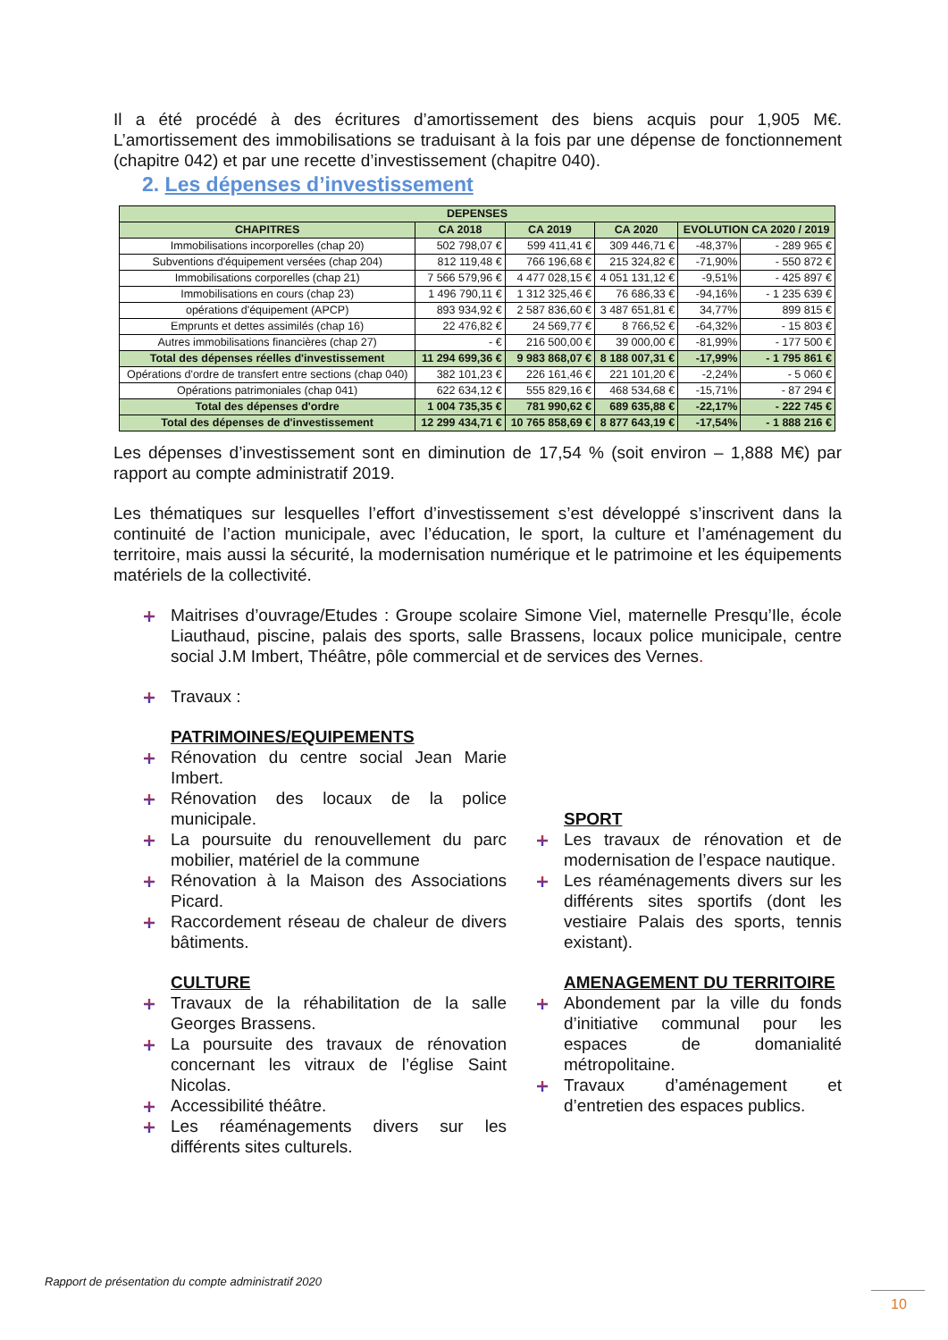Il a été procédé à des écritures d’amortissement des biens acquis pour 1,905 M€. L’amortissement des immobilisations se traduisant à la fois par une dépense de fonctionnement (chapitre 042) et par une recette d’investissement (chapitre 040).
2. Les dépenses d’investissement
| DEPENSES | | | | | |
| --- | --- | --- | --- | --- | --- |
| CHAPITRES | CA 2018 | CA 2019 | CA 2020 | EVOLUTION CA 2020 / 2019 | |
| Immobilisations incorporelles (chap 20) | 502 798,07 € | 599 411,41 € | 309 446,71 € | -48,37% | - 289 965 € |
| Subventions d'équipement versées (chap 204) | 812 119,48 € | 766 196,68 € | 215 324,82 € | -71,90% | - 550 872 € |
| Immobilisations corporelles (chap 21) | 7 566 579,96 € | 4 477 028,15 € | 4 051 131,12 € | -9,51% | - 425 897 € |
| Immobilisations en cours (chap 23) | 1 496 790,11 € | 1 312 325,46 € | 76 686,33 € | -94,16% | - 1 235 639 € |
| opérations d'équipement (APCP) | 893 934,92 € | 2 587 836,60 € | 3 487 651,81 € | 34,77% | 899 815 € |
| Emprunts et dettes assimilés (chap 16) | 22 476,82 € | 24 569,77 € | 8 766,52 € | -64,32% | - 15 803 € |
| Autres immobilisations financières (chap 27) | - € | 216 500,00 € | 39 000,00 € | -81,99% | - 177 500 € |
| Total des dépenses réelles d'investissement | 11 294 699,36 € | 9 983 868,07 € | 8 188 007,31 € | -17,99% | - 1 795 861 € |
| Opérations d'ordre de transfert entre sections (chap 040) | 382 101,23 € | 226 161,46 € | 221 101,20 € | -2,24% | - 5 060 € |
| Opérations patrimoniales (chap 041) | 622 634,12 € | 555 829,16 € | 468 534,68 € | -15,71% | - 87 294 € |
| Total des dépenses d'ordre | 1 004 735,35 € | 781 990,62 € | 689 635,88 € | -22,17% | - 222 745 € |
| Total des dépenses de d'investissement | 12 299 434,71 € | 10 765 858,69 € | 8 877 643,19 € | -17,54% | - 1 888 216 € |
Les dépenses d’investissement sont en diminution de 17,54 % (soit environ – 1,888 M€) par rapport au compte administratif 2019.
Les thématiques sur lesquelles l’effort d’investissement s’est développé s’inscrivent dans la continuité de l’action municipale, avec l’éducation, le sport, la culture et l’aménagement du territoire, mais aussi la sécurité, la modernisation numérique et le patrimoine et les équipements matériels de la collectivité.
Maitrises d’ouvrage/Etudes : Groupe scolaire Simone Viel, maternelle Presqu’Ile, école Liauthaud, piscine, palais des sports, salle Brassens, locaux police municipale, centre social J.M Imbert, Théâtre, pôle commercial et de services des Vernes.
Travaux :
PATRIMOINES/EQUIPEMENTS
Rénovation du centre social Jean Marie Imbert.
Rénovation des locaux de la police municipale.
La poursuite du renouvellement du parc mobilier, matériel de la commune
Rénovation à la Maison des Associations Picard.
Raccordement réseau de chaleur de divers bâtiments.
CULTURE
Travaux de la réhabilitation de la salle Georges Brassens.
La poursuite des travaux de rénovation concernant les vitraux de l’église Saint Nicolas.
Accessibilité théâtre.
Les réaménagements divers sur les différents sites culturels.
SPORT
Les travaux de rénovation et de modernisation de l’espace nautique.
Les réaménagements divers sur les différents sites sportifs (dont les vestiaire Palais des sports, tennis existant).
AMENAGEMENT DU TERRITOIRE
Abondement par la ville du fonds d’initiative communal pour les espaces de domanialité métropolitaine.
Travaux d’aménagement et d’entretien des espaces publics.
Rapport de présentation du compte administratif 2020
10